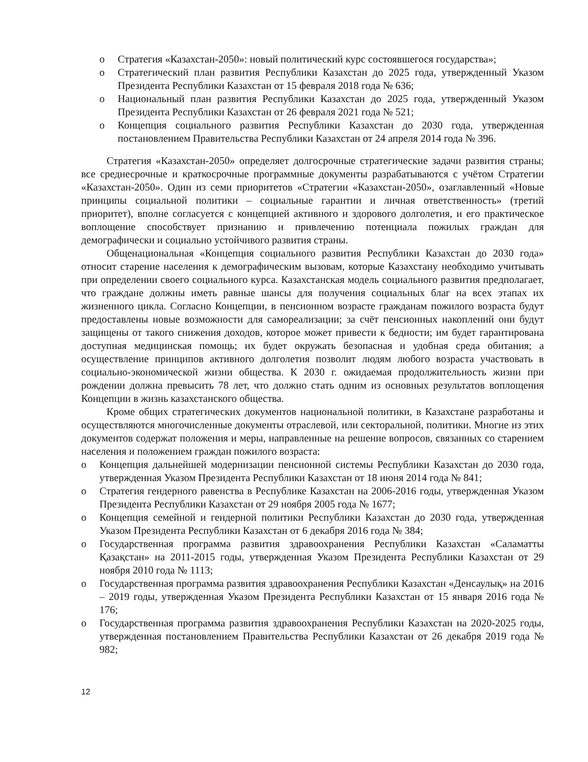o Стратегия «Казахстан-2050»: новый политический курс состоявшегося государства»;
o Стратегический план развития Республики Казахстан до 2025 года, утвержденный Указом Президента Республики Казахстан от 15 февраля 2018 года № 636;
o Национальный план развития Республики Казахстан до 2025 года, утвержденный Указом Президента Республики Казахстан от 26 февраля 2021 года № 521;
o Концепция социального развития Республики Казахстан до 2030 года, утвержденная постановлением Правительства Республики Казахстан от 24 апреля 2014 года № 396.
Стратегия «Казахстан-2050» определяет долгосрочные стратегические задачи развития страны; все среднесрочные и краткосрочные программные документы разрабатываются с учётом Стратегии «Казахстан-2050». Один из семи приоритетов «Стратегии «Казахстан-2050», озаглавленный «Новые принципы социальной политики – социальные гарантии и личная ответственность» (третий приоритет), вполне согласуется с концепцией активного и здорового долголетия, и его практическое воплощение способствует признанию и привлечению потенциала пожилых граждан для демографически и социально устойчивого развития страны.
Общенациональная «Концепция социального развития Республики Казахстан до 2030 года» относит старение населения к демографическим вызовам, которые Казахстану необходимо учитывать при определении своего социального курса. Казахстанская модель социального развития предполагает, что граждане должны иметь равные шансы для получения социальных благ на всех этапах их жизненного цикла. Согласно Концепции, в пенсионном возрасте гражданам пожилого возраста будут предоставлены новые возможности для самореализации; за счёт пенсионных накоплений они будут защищены от такого снижения доходов, которое может привести к бедности; им будет гарантирована доступная медицинская помощь; их будет окружать безопасная и удобная среда обитания; а осуществление принципов активного долголетия позволит людям любого возраста участвовать в социально-экономической жизни общества. К 2030 г. ожидаемая продолжительность жизни при рождении должна превысить 78 лет, что должно стать одним из основных результатов воплощения Концепции в жизнь казахстанского общества.
Кроме общих стратегических документов национальной политики, в Казахстане разработаны и осуществляются многочисленные документы отраслевой, или секторальной, политики. Многие из этих документов содержат положения и меры, направленные на решение вопросов, связанных со старением населения и положением граждан пожилого возраста:
o Концепция дальнейшей модернизации пенсионной системы Республики Казахстан до 2030 года, утвержденная Указом Президента Республики Казахстан от 18 июня 2014 года № 841;
o Стратегия гендерного равенства в Республике Казахстан на 2006-2016 годы, утвержденная Указом Президента Республики Казахстан от 29 ноября 2005 года № 1677;
o Концепция семейной и гендерной политики Республики Казахстан до 2030 года, утвержденная Указом Президента Республики Казахстан от 6 декабря 2016 года № 384;
o Государственная программа развития здравоохранения Республики Казахстан «Саламатты Қазақстан» на 2011-2015 годы, утвержденная Указом Президента Республики Казахстан от 29 ноября 2010 года № 1113;
o Государственная программа развития здравоохранения Республики Казахстан «Денсаулық» на 2016 – 2019 годы, утвержденная Указом Президента Республики Казахстан от 15 января 2016 года № 176;
o Государственная программа развития здравоохранения Республики Казахстан на 2020-2025 годы, утвержденная постановлением Правительства Республики Казахстан от 26 декабря 2019 года № 982;
12